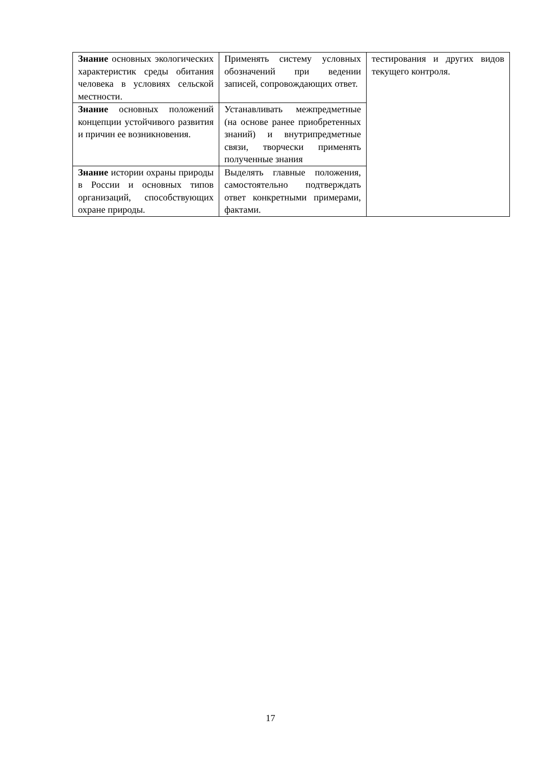| Знание основных экологических характеристик среды обитания человека в условиях сельской местности. | Применять систему условных обозначений при ведении записей, сопровождающих ответ. | тестирования и других видов текущего контроля. |
| Знание основных положений концепции устойчивого развития и причин ее возникновения. | Устанавливать межпредметные (на основе ранее приобретенных знаний) и внутрипредметные связи, творчески применять полученные знания | |
| Знание истории охраны природы в России и основных типов организаций, способствующих охране природы. | Выделять главные положения, самостоятельно подтверждать ответ конкретными примерами, фактами. | |
17